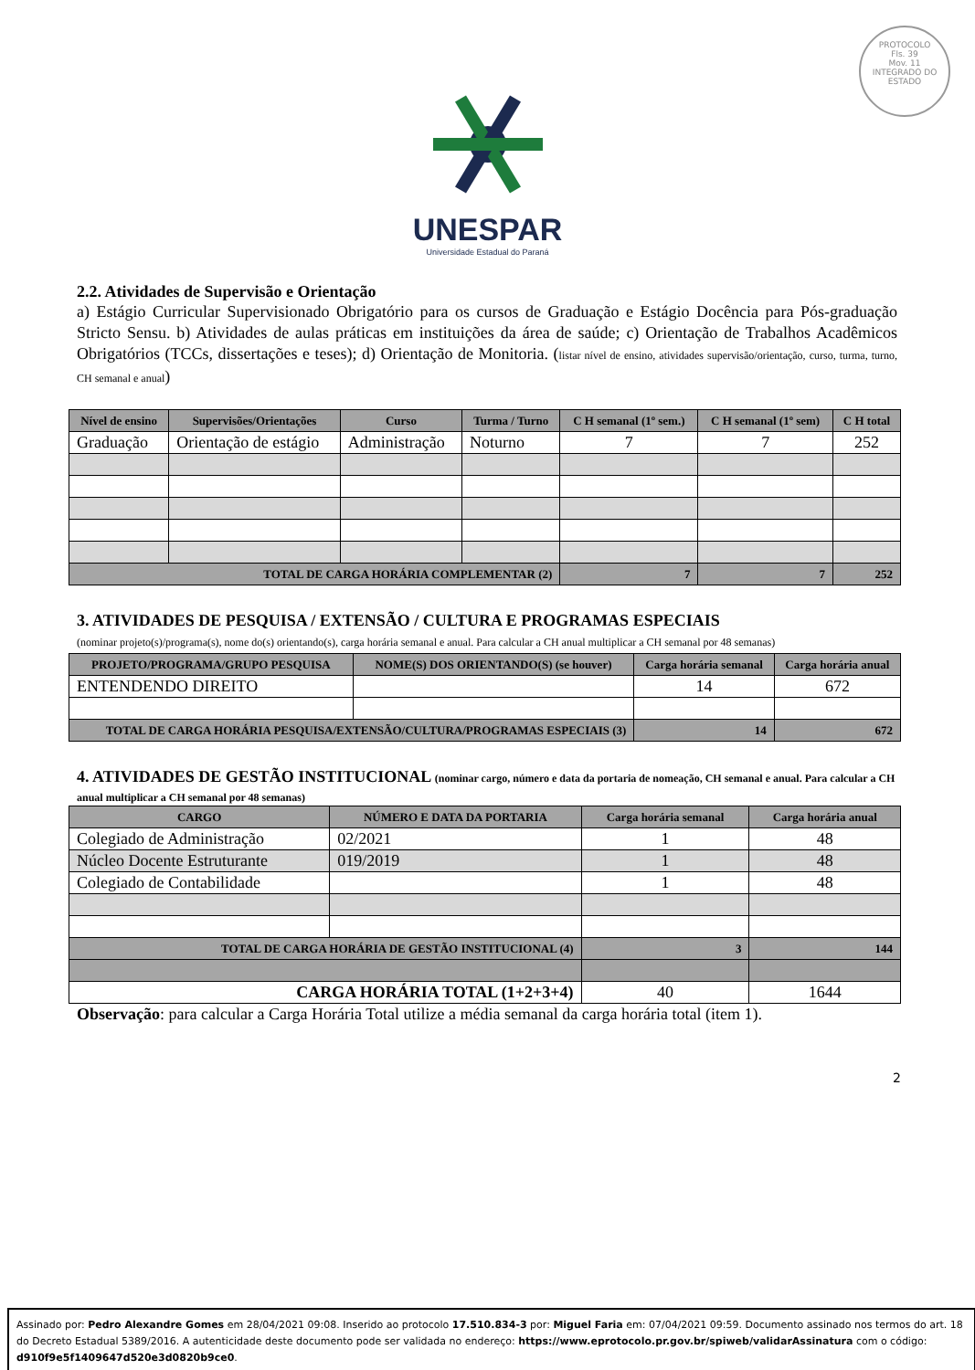PROTOCOLO
Fls. 39
Mov. 11
INTEGRADO DO ESTADO
UNESPAR
Universidade Estadual do Paraná
2.2. Atividades de Supervisão e Orientação
a) Estágio Curricular Supervisionado Obrigatório para os cursos de Graduação e Estágio Docência para Pós-graduação Stricto Sensu. b) Atividades de aulas práticas em instituições da área de saúde; c) Orientação de Trabalhos Acadêmicos Obrigatórios (TCCs, dissertações e teses); d) Orientação de Monitoria. (listar nível de ensino, atividades supervisão/orientação, curso, turma, turno, CH semanal e anual)
| Nível de ensino | Supervisões/Orientações | Curso | Turma / Turno | C H semanal (1º sem.) | C H semanal (1º sem) | C H total |
| --- | --- | --- | --- | --- | --- | --- |
| Graduação | Orientação de estágio | Administração | Noturno | 7 | 7 | 252 |
| TOTAL DE CARGA HORÁRIA COMPLEMENTAR (2) | | | | 7 | 7 | 252 |
3. ATIVIDADES DE PESQUISA / EXTENSÃO / CULTURA E PROGRAMAS ESPECIAIS
(nominar projeto(s)/programa(s), nome do(s) orientando(s), carga horária semanal e anual. Para calcular a CH anual multiplicar a CH semanal por 48 semanas)
| PROJETO/PROGRAMA/GRUPO PESQUISA | NOME(S) DOS ORIENTANDO(S) (se houver) | Carga horária semanal | Carga horária anual |
| --- | --- | --- | --- |
| ENTENDENDO DIREITO | | 14 | 672 |
| TOTAL DE CARGA HORÁRIA PESQUISA/EXTENSÃO/CULTURA/PROGRAMAS ESPECIAIS (3) | | 14 | 672 |
4. ATIVIDADES DE GESTÃO INSTITUCIONAL (nominar cargo, número e data da portaria de nomeação, CH semanal e anual. Para calcular a CH anual multiplicar a CH semanal por 48 semanas)
| CARGO | NÚMERO E DATA DA PORTARIA | Carga horária semanal | Carga horária anual |
| --- | --- | --- | --- |
| Colegiado de Administração | 02/2021 | 1 | 48 |
| Núcleo Docente Estruturante | 019/2019 | 1 | 48 |
| Colegiado de Contabilidade | | 1 | 48 |
| TOTAL DE CARGA HORÁRIA DE GESTÃO INSTITUCIONAL (4) | | 3 | 144 |
| CARGA HORÁRIA TOTAL (1+2+3+4) | | 40 | 1644 |
Observação: para calcular a Carga Horária Total utilize a média semanal da carga horária total (item 1).
2
Assinado por: Pedro Alexandre Gomes em 28/04/2021 09:08. Inserido ao protocolo 17.510.834-3 por: Miguel Faria em: 07/04/2021 09:59. Documento assinado nos termos do art. 18 do Decreto Estadual 5389/2016. A autenticidade deste documento pode ser validada no endereço: https://www.eprotocolo.pr.gov.br/spiweb/validarAssinatura com o código: d910f9e5f1409647d520e3d0820b9ce0.